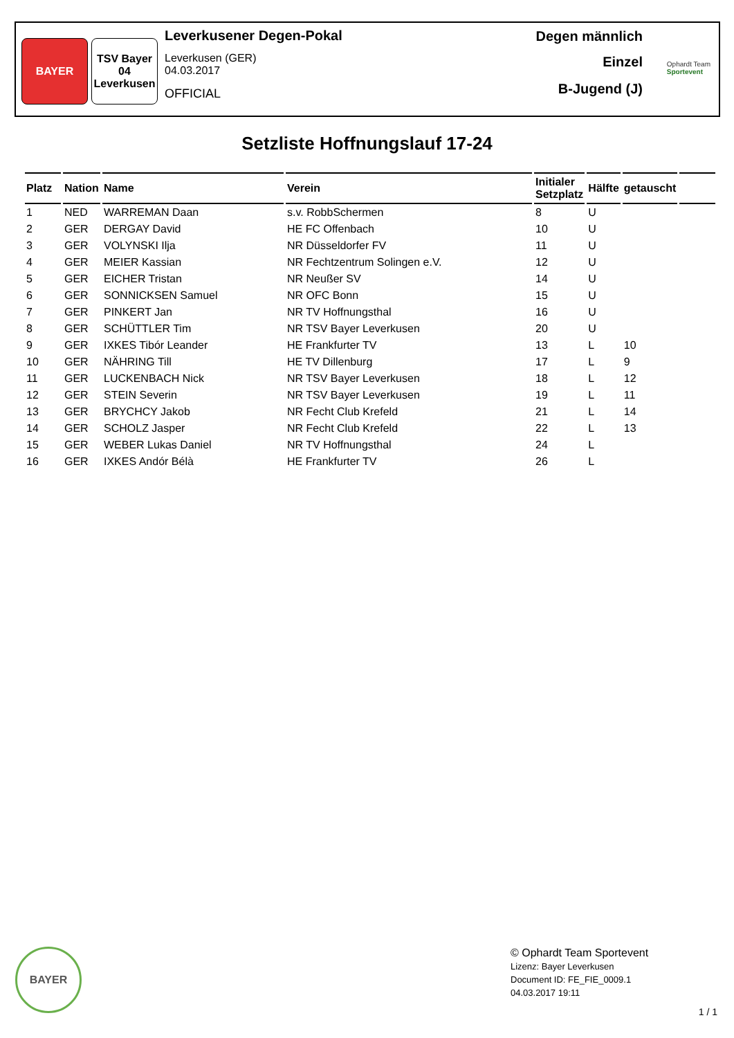BAYER TSV Bayer 04 Leverkusen
Leverkusener Degen-Pokal
Leverkusen (GER)
04.03.2017
OFFICIAL
Degen männlich
Einzel
B-Jugend (J)
Ophardt Team
Sportevent
Setzliste Hoffnungslauf 17-24
| Platz | Nation | Name | Verein | Initialer Setzplatz | Hälfte | getauscht | |
| --- | --- | --- | --- | --- | --- | --- | --- |
| 1 | NED | WARREMAN Daan | s.v. RobbSchermen | 8 | U | | |
| 2 | GER | DERGAY David | HE FC Offenbach | 10 | U | | |
| 3 | GER | VOLYNSKI Ilja | NR Düsseldorfer FV | 11 | U | | |
| 4 | GER | MEIER Kassian | NR Fechtzentrum Solingen e.V. | 12 | U | | |
| 5 | GER | EICHER Tristan | NR Neußer SV | 14 | U | | |
| 6 | GER | SONNICKSEN Samuel | NR OFC Bonn | 15 | U | | |
| 7 | GER | PINKERT Jan | NR TV Hoffnungsthal | 16 | U | | |
| 8 | GER | SCHÜTTLER Tim | NR TSV Bayer Leverkusen | 20 | U | | |
| 9 | GER | IXKES Tibór Leander | HE Frankfurter TV | 13 | L | 10 | |
| 10 | GER | NÄHRING Till | HE TV Dillenburg | 17 | L | 9 | |
| 11 | GER | LUCKENBACH Nick | NR TSV Bayer Leverkusen | 18 | L | 12 | |
| 12 | GER | STEIN Severin | NR TSV Bayer Leverkusen | 19 | L | 11 | |
| 13 | GER | BRYCHCY Jakob | NR Fecht Club Krefeld | 21 | L | 14 | |
| 14 | GER | SCHOLZ Jasper | NR Fecht Club Krefeld | 22 | L | 13 | |
| 15 | GER | WEBER Lukas Daniel | NR TV Hoffnungsthal | 24 | L | | |
| 16 | GER | IXKES Andór Bélà | HE Frankfurter TV | 26 | L | | |
BAYER
© Ophardt Team Sportevent
Lizenz: Bayer Leverkusen
Document ID: FE_FIE_0009.1
04.03.2017 19:11
1 / 1